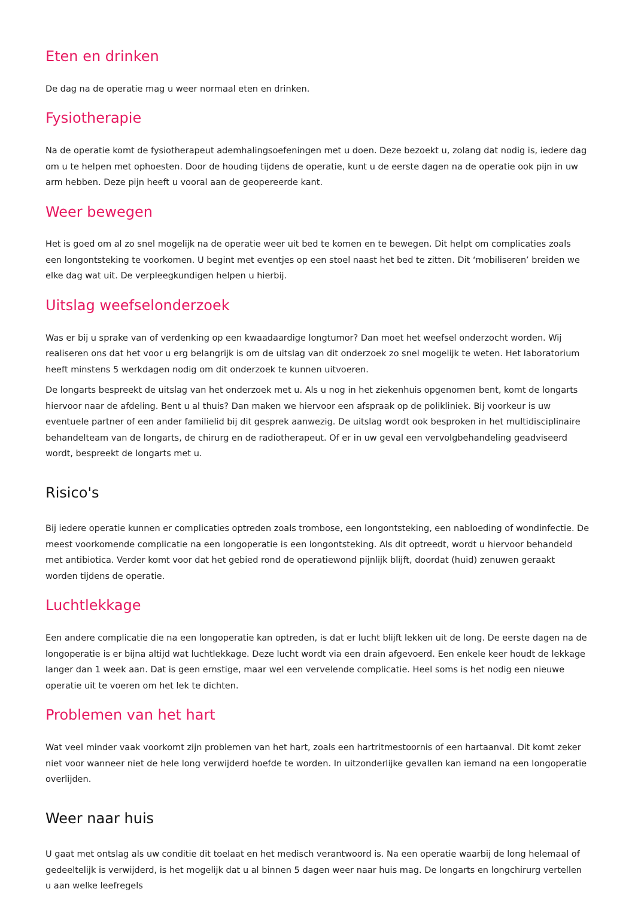Eten en drinken
De dag na de operatie mag u weer normaal eten en drinken.
Fysiotherapie
Na de operatie komt de fysiotherapeut ademhalingsoefeningen met u doen. Deze bezoekt u, zolang dat nodig is, iedere dag om u te helpen met ophoesten. Door de houding tijdens de operatie, kunt u de eerste dagen na de operatie ook pijn in uw arm hebben. Deze pijn heeft u vooral aan de geopereerde kant.
Weer bewegen
Het is goed om al zo snel mogelijk na de operatie weer uit bed te komen en te bewegen. Dit helpt om complicaties zoals een longontsteking te voorkomen. U begint met eventjes op een stoel naast het bed te zitten. Dit ‘mobiliseren’ breiden we elke dag wat uit. De verpleegkundigen helpen u hierbij.
Uitslag weefselonderzoek
Was er bij u sprake van of verdenking op een kwaadaardige longtumor? Dan moet het weefsel onderzocht worden. Wij realiseren ons dat het voor u erg belangrijk is om de uitslag van dit onderzoek zo snel mogelijk te weten. Het laboratorium heeft minstens 5 werkdagen nodig om dit onderzoek te kunnen uitvoeren.
De longarts bespreekt de uitslag van het onderzoek met u. Als u nog in het ziekenhuis opgenomen bent, komt de longarts hiervoor naar de afdeling. Bent u al thuis? Dan maken we hiervoor een afspraak op de polikliniek. Bij voorkeur is uw eventuele partner of een ander familielid bij dit gesprek aanwezig. De uitslag wordt ook besproken in het multidisciplinaire behandelteam van de longarts, de chirurg en de radiotherapeut. Of er in uw geval een vervolgbehandeling geadviseerd wordt, bespreekt de longarts met u.
Risico's
Bij iedere operatie kunnen er complicaties optreden zoals trombose, een longontsteking, een nabloeding of wondinfectie. De meest voorkomende complicatie na een longoperatie is een longontsteking. Als dit optreedt, wordt u hiervoor behandeld met antibiotica. Verder komt voor dat het gebied rond de operatiewond pijnlijk blijft, doordat (huid) zenuwen geraakt worden tijdens de operatie.
Luchtlekkage
Een andere complicatie die na een longoperatie kan optreden, is dat er lucht blijft lekken uit de long. De eerste dagen na de longoperatie is er bijna altijd wat luchtlekkage. Deze lucht wordt via een drain afgevoerd. Een enkele keer houdt de lekkage langer dan 1 week aan. Dat is geen ernstige, maar wel een vervelende complicatie. Heel soms is het nodig een nieuwe operatie uit te voeren om het lek te dichten.
Problemen van het hart
Wat veel minder vaak voorkomt zijn problemen van het hart, zoals een hartritmestoornis of een hartaanval. Dit komt zeker niet voor wanneer niet de hele long verwijderd hoefde te worden. In uitzonderlijke gevallen kan iemand na een longoperatie overlijden.
Weer naar huis
U gaat met ontslag als uw conditie dit toelaat en het medisch verantwoord is. Na een operatie waarbij de long helemaal of gedeeltelijk is verwijderd, is het mogelijk dat u al binnen 5 dagen weer naar huis mag. De longarts en longchirurg vertellen u aan welke leefregels